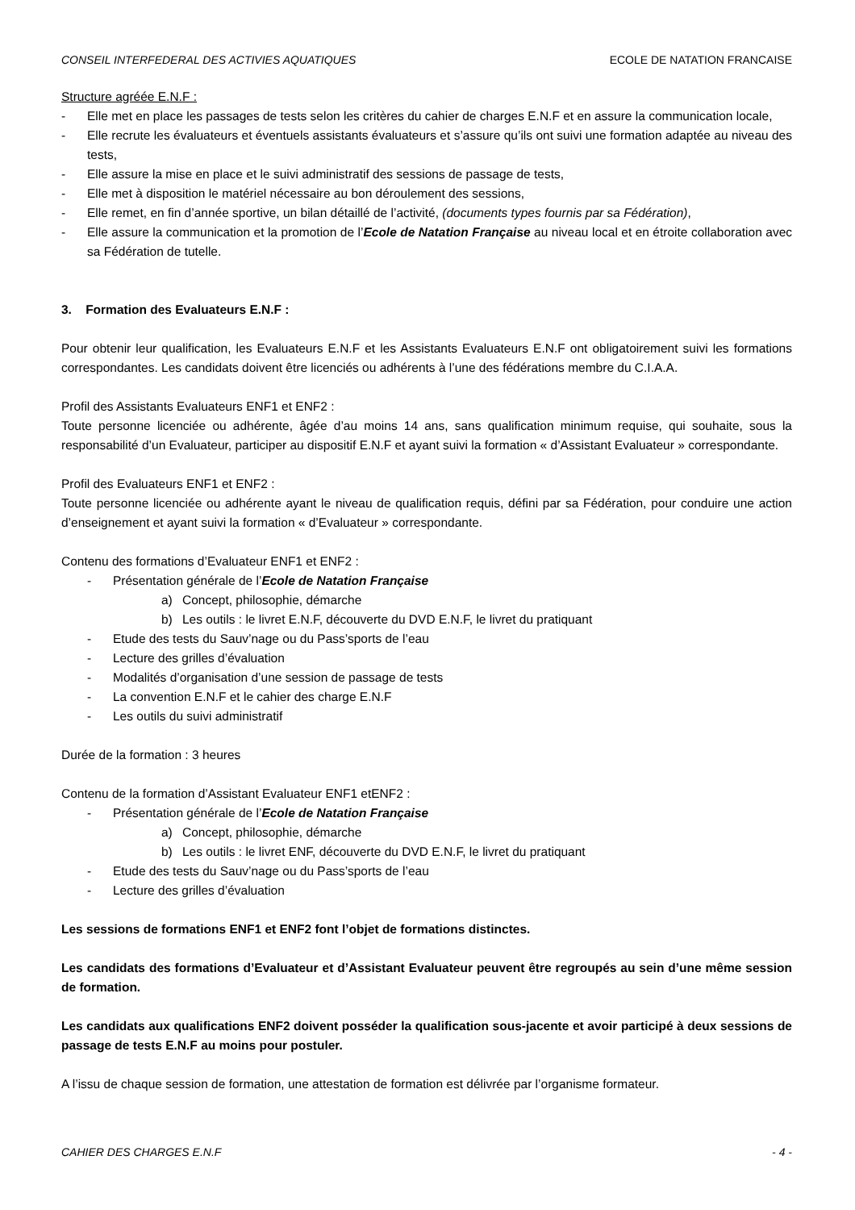CONSEIL INTERFEDERAL DES ACTIVIES AQUATIQUES ECOLE DE NATATION FRANCAISE
Structure agréée E.N.F :
- Elle met en place les passages de tests selon les critères du cahier de charges E.N.F et en assure la communication locale,
- Elle recrute les évaluateurs et éventuels assistants évaluateurs et s’assure qu’ils ont suivi une formation adaptée au niveau des tests,
- Elle assure la mise en place et le suivi administratif des sessions de passage de tests,
- Elle met à disposition le matériel nécessaire au bon déroulement des sessions,
- Elle remet, en fin d’année sportive, un bilan détaillé de l’activité, (documents types fournis par sa Fédération),
- Elle assure la communication et la promotion de l’Ecole de Natation Française au niveau local et en étroite collaboration avec sa Fédération de tutelle.
3. Formation des Evaluateurs E.N.F :
Pour obtenir leur qualification, les Evaluateurs E.N.F et les Assistants Evaluateurs E.N.F ont obligatoirement suivi les formations correspondantes. Les candidats doivent être licenciés ou adhérents à l’une des fédérations membre du C.I.A.A.
Profil des Assistants Evaluateurs ENF1 et ENF2 :
Toute personne licenciée ou adhérente, âgée d’au moins 14 ans, sans qualification minimum requise, qui souhaite, sous la responsabilité d’un Evaluateur, participer au dispositif E.N.F et ayant suivi la formation « d’Assistant Evaluateur » correspondante.
Profil des Evaluateurs ENF1 et ENF2 :
Toute personne licenciée ou adhérente ayant le niveau de qualification requis, défini par sa Fédération, pour conduire une action d’enseignement et ayant suivi la formation « d’Evaluateur » correspondante.
Contenu des formations d’Evaluateur ENF1 et ENF2 :
- Présentation générale de l’Ecole de Natation Française
a) Concept, philosophie, démarche
b) Les outils : le livret E.N.F, découverte du DVD E.N.F, le livret du pratiquant
- Etude des tests du Sauv’nage ou du Pass’sports de l’eau
- Lecture des grilles d’évaluation
- Modalités d’organisation d’une session de passage de tests
- La convention E.N.F et le cahier des charge E.N.F
- Les outils du suivi administratif
Durée de la formation : 3 heures
Contenu de la formation d’Assistant Evaluateur ENF1 etENF2 :
- Présentation générale de l’Ecole de Natation Française
a) Concept, philosophie, démarche
b) Les outils : le livret ENF, découverte du DVD E.N.F, le livret du pratiquant
- Etude des tests du Sauv’nage ou du Pass’sports de l’eau
- Lecture des grilles d’évaluation
Les sessions de formations ENF1 et ENF2 font l’objet de formations distinctes.
Les candidats des formations d’Evaluateur et d’Assistant Evaluateur peuvent être regroupés au sein d’une même session de formation.
Les candidats aux qualifications ENF2 doivent posséder la qualification sous-jacente et avoir participé à deux sessions de passage de tests E.N.F au moins pour postuler.
A l’issu de chaque session de formation, une attestation de formation est délivrée par l’organisme formateur.
CAHIER DES CHARGES E.N.F - 4 -